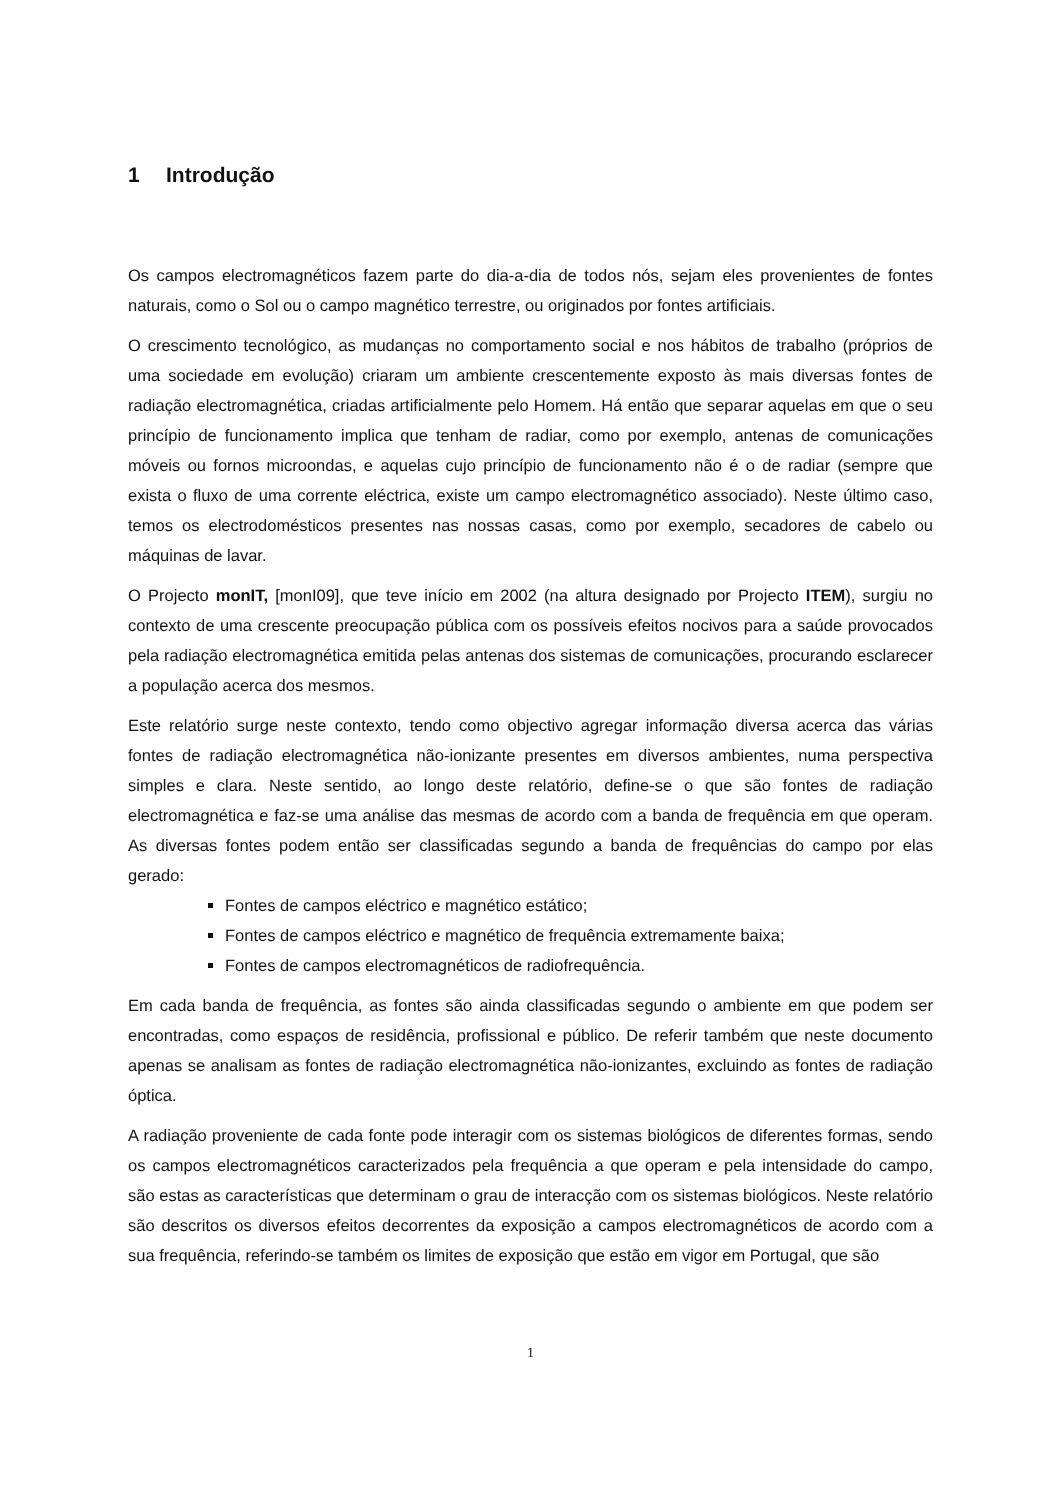1 Introdução
Os campos electromagnéticos fazem parte do dia-a-dia de todos nós, sejam eles provenientes de fontes naturais, como o Sol ou o campo magnético terrestre, ou originados por fontes artificiais.
O crescimento tecnológico, as mudanças no comportamento social e nos hábitos de trabalho (próprios de uma sociedade em evolução) criaram um ambiente crescentemente exposto às mais diversas fontes de radiação electromagnética, criadas artificialmente pelo Homem. Há então que separar aquelas em que o seu princípio de funcionamento implica que tenham de radiar, como por exemplo, antenas de comunicações móveis ou fornos microondas, e aquelas cujo princípio de funcionamento não é o de radiar (sempre que exista o fluxo de uma corrente eléctrica, existe um campo electromagnético associado). Neste último caso, temos os electrodomésticos presentes nas nossas casas, como por exemplo, secadores de cabelo ou máquinas de lavar.
O Projecto monIT, [monI09], que teve início em 2002 (na altura designado por Projecto ITEM), surgiu no contexto de uma crescente preocupação pública com os possíveis efeitos nocivos para a saúde provocados pela radiação electromagnética emitida pelas antenas dos sistemas de comunicações, procurando esclarecer a população acerca dos mesmos.
Este relatório surge neste contexto, tendo como objectivo agregar informação diversa acerca das várias fontes de radiação electromagnética não-ionizante presentes em diversos ambientes, numa perspectiva simples e clara. Neste sentido, ao longo deste relatório, define-se o que são fontes de radiação electromagnética e faz-se uma análise das mesmas de acordo com a banda de frequência em que operam. As diversas fontes podem então ser classificadas segundo a banda de frequências do campo por elas gerado:
Fontes de campos eléctrico e magnético estático;
Fontes de campos eléctrico e magnético de frequência extremamente baixa;
Fontes de campos electromagnéticos de radiofrequência.
Em cada banda de frequência, as fontes são ainda classificadas segundo o ambiente em que podem ser encontradas, como espaços de residência, profissional e público. De referir também que neste documento apenas se analisam as fontes de radiação electromagnética não-ionizantes, excluindo as fontes de radiação óptica.
A radiação proveniente de cada fonte pode interagir com os sistemas biológicos de diferentes formas, sendo os campos electromagnéticos caracterizados pela frequência a que operam e pela intensidade do campo, são estas as características que determinam o grau de interacção com os sistemas biológicos. Neste relatório são descritos os diversos efeitos decorrentes da exposição a campos electromagnéticos de acordo com a sua frequência, referindo-se também os limites de exposição que estão em vigor em Portugal, que são
1